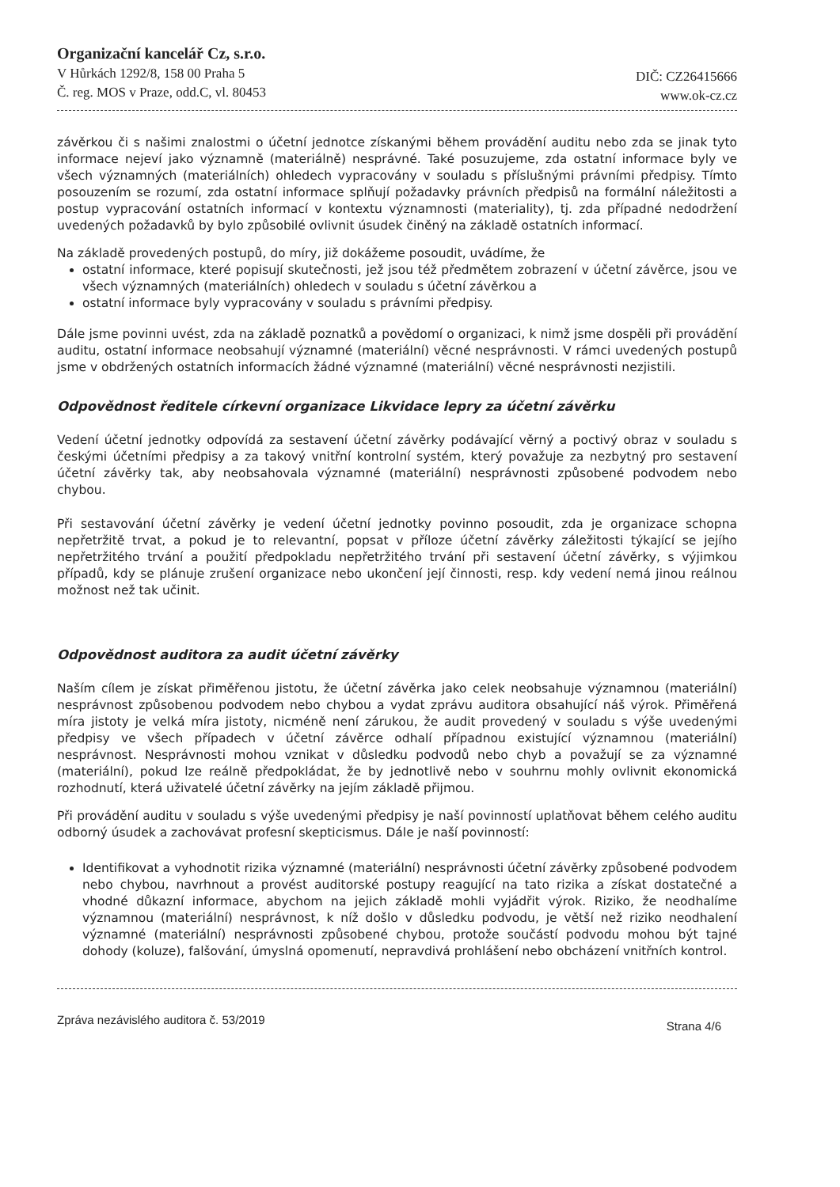Organizační kancelář Cz, s.r.o.
V Hůrkách 1292/8, 158 00 Praha 5
Č. reg. MOS v Praze, odd.C, vl. 80453
DIČ: CZ26415666
www.ok-cz.cz
závěrkou či s našimi znalostmi o účetní jednotce získanými během provádění auditu nebo zda se jinak tyto informace nejeví jako významně (materiálně) nesprávné. Také posuzujeme, zda ostatní informace byly ve všech významných (materiálních) ohledech vypracovány v souladu s příslušnými právními předpisy. Tímto posouzením se rozumí, zda ostatní informace splňují požadavky právních předpisů na formální náležitosti a postup vypracování ostatních informací v kontextu významnosti (materiality), tj. zda případné nedodržení uvedených požadavků by bylo způsobilé ovlivnit úsudek činěný na základě ostatních informací.
Na základě provedených postupů, do míry, již dokážeme posoudit, uvádíme, že
ostatní informace, které popisují skutečnosti, jež jsou též předmětem zobrazení v účetní závěrce, jsou ve všech významných (materiálních) ohledech v souladu s účetní závěrkou a
ostatní informace byly vypracovány v souladu s právními předpisy.
Dále jsme povinni uvést, zda na základě poznatků a povědomí o organizaci, k nimž jsme dospěli při provádění auditu, ostatní informace neobsahují významné (materiální) věcné nesprávnosti. V rámci uvedených postupů jsme v obdržených ostatních informacích žádné významné (materiální) věcné nesprávnosti nezjistili.
Odpovědnost ředitele církevní organizace Likvidace lepry za účetní závěrku
Vedení účetní jednotky odpovídá za sestavení účetní závěrky podávající věrný a poctivý obraz v souladu s českými účetními předpisy a za takový vnitřní kontrolní systém, který považuje za nezbytný pro sestavení účetní závěrky tak, aby neobsahovala významné (materiální) nesprávnosti způsobené podvodem nebo chybou.
Při sestavování účetní závěrky je vedení účetní jednotky povinno posoudit, zda je organizace schopna nepřetržitě trvat, a pokud je to relevantní, popsat v příloze účetní závěrky záležitosti týkající se jejího nepřetržitého trvání a použití předpokladu nepřetržitého trvání při sestavení účetní závěrky, s výjimkou případů, kdy se plánuje zrušení organizace nebo ukončení její činnosti, resp. kdy vedení nemá jinou reálnou možnost než tak učinit.
Odpovědnost auditora za audit účetní závěrky
Naším cílem je získat přiměřenou jistotu, že účetní závěrka jako celek neobsahuje významnou (materiální) nesprávnost způsobenou podvodem nebo chybou a vydat zprávu auditora obsahující náš výrok. Přiměřená míra jistoty je velká míra jistoty, nicméně není zárukou, že audit provedený v souladu s výše uvedenými předpisy ve všech případech v účetní závěrce odhalí případnou existující významnou (materiální) nesprávnost. Nesprávnosti mohou vznikat v důsledku podvodů nebo chyb a považují se za významné (materiální), pokud lze reálně předpokládat, že by jednotlivě nebo v souhrnu mohly ovlivnit ekonomická rozhodnutí, která uživatelé účetní závěrky na jejím základě přijmou.
Při provádění auditu v souladu s výše uvedenými předpisy je naší povinností uplatňovat během celého auditu odborný úsudek a zachovávat profesní skepticismus. Dále je naší povinností:
Identifikovat a vyhodnotit rizika významné (materiální) nesprávnosti účetní závěrky způsobené podvodem nebo chybou, navrhnout a provést auditorské postupy reagující na tato rizika a získat dostatečné a vhodné důkazní informace, abychom na jejich základě mohli vyjádřit výrok. Riziko, že neodhalíme významnou (materiální) nesprávnost, k níž došlo v důsledku podvodu, je větší než riziko neodhalení významné (materiální) nesprávnosti způsobené chybou, protože součástí podvodu mohou být tajné dohody (koluze), falšování, úmyslná opomenutí, nepravdivá prohlášení nebo obcházení vnitřních kontrol.
Zpráva nezávislého auditora č. 53/2019 Strana 4/6